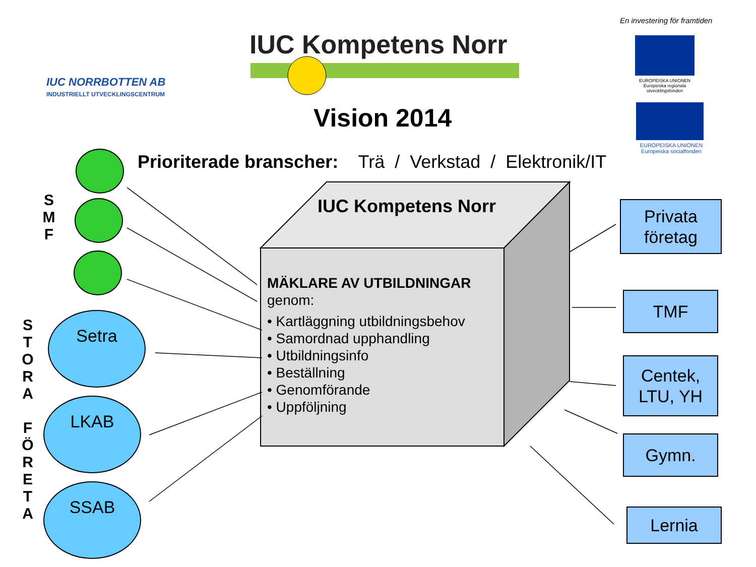IUC NORRBOTTEN AB
INDUSTRIELLT UTVECKLINGSCENTRUM
IUC Kompetens Norr
En investering för framtiden
EUROPEISKA UNIONEN
Europeiska regionala utvecklingsfonden
EUROPEISKA UNIONEN
Europeiska socialfonden
Vision 2014
Prioriterade branscher: Trä / Verkstad / Elektronik/IT
IUC Kompetens Norr
MÄKLARE AV UTBILDNINGAR
genom:
• Kartläggning utbildningsbehov
• Samordnad upphandling
• Utbildningsinfo
• Beställning
• Genomförande
• Uppföljning
S
M
F
S
T
O
R
A
F
Ö
R
E
T
A
Setra
LKAB
SSAB
Privata
företag
TMF
Centek,
LTU, YH
Gymn.
Lernia